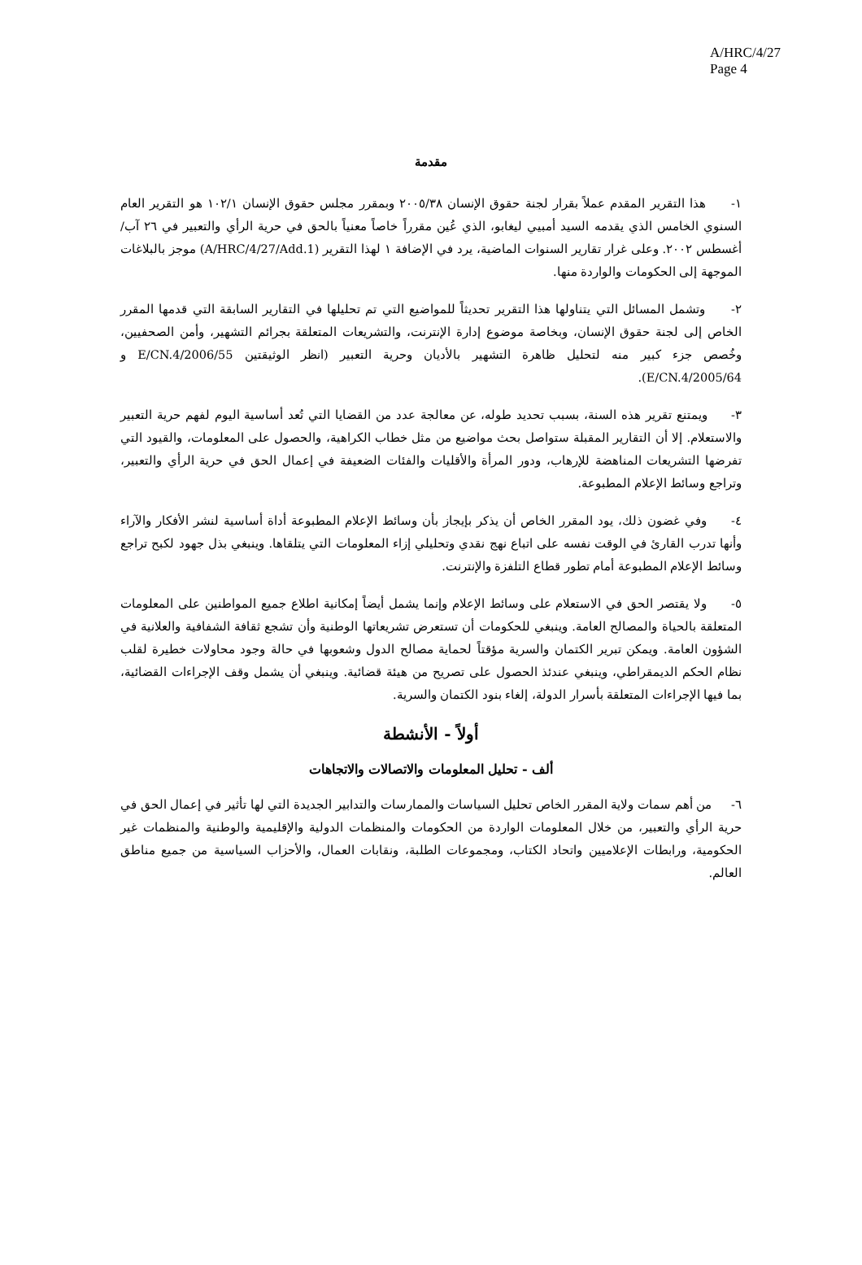A/HRC/4/27
Page 4
مقدمة
١- هذا التقرير المقدم عملاً بقرار لجنة حقوق الإنسان ٢٠٠٥/٣٨ وبمقرر مجلس حقوق الإنسان ١٠٢/١ هو التقرير العام السنوي الخامس الذي يقدمه السيد أمبيي ليغابو، الذي عُين مقرراً خاصاً معنياً بالحق في حرية الرأي والتعبير في ٢٦ آب/أغسطس ٢٠٠٢. وعلى غرار تقارير السنوات الماضية، يرد في الإضافة ١ لهذا التقرير (A/HRC/4/27/Add.1) موجز بالبلاغات الموجهة إلى الحكومات والواردة منها.
٢- وتشمل المسائل التي يتناولها هذا التقرير تحديثاً للمواضيع التي تم تحليلها في التقارير السابقة التي قدمها المقرر الخاص إلى لجنة حقوق الإنسان، وبخاصة موضوع إدارة الإنترنت، والتشريعات المتعلقة بجرائم التشهير، وأمن الصحفيين، وخُصص جزء كبير منه لتحليل ظاهرة التشهير بالأديان وحرية التعبير (انظر الوثيقتين E/CN.4/2006/55 و E/CN.4/2005/64).
٣- ويمتنع تقرير هذه السنة، بسبب تحديد طوله، عن معالجة عدد من القضايا التي تُعد أساسية اليوم لفهم حرية التعبير والاستعلام. إلا أن التقارير المقبلة ستواصل بحث مواضيع من مثل خطاب الكراهية، والحصول على المعلومات، والقيود التي تفرضها التشريعات المناهضة للإرهاب، ودور المرأة والأقليات والفئات الضعيفة في إعمال الحق في حرية الرأي والتعبير، وتراجع وسائط الإعلام المطبوعة.
٤- وفي غضون ذلك، يود المقرر الخاص أن يذكر بإيجاز بأن وسائط الإعلام المطبوعة أداة أساسية لنشر الأفكار والآراء وأنها تدرب القارئ في الوقت نفسه على اتباع نهج نقدي وتحليلي إزاء المعلومات التي يتلقاها. وينبغي بذل جهود لكبح تراجع وسائط الإعلام المطبوعة أمام تطور قطاع التلفزة والإنترنت.
٥- ولا يقتصر الحق في الاستعلام على وسائط الإعلام وإنما يشمل أيضاً إمكانية اطلاع جميع المواطنين على المعلومات المتعلقة بالحياة والمصالح العامة. وينبغي للحكومات أن تستعرض تشريعاتها الوطنية وأن تشجع ثقافة الشفافية والعلانية في الشؤون العامة. ويمكن تبرير الكتمان والسرية مؤقتاً لحماية مصالح الدول وشعوبها في حالة وجود محاولات خطيرة لقلب نظام الحكم الديمقراطي، وينبغي عندئذ الحصول على تصريح من هيئة قضائية. وينبغي أن يشمل وقف الإجراءات القضائية، بما فيها الإجراءات المتعلقة بأسرار الدولة، إلغاء بنود الكتمان والسرية.
أولاً - الأنشطة
ألف - تحليل المعلومات والاتصالات والاتجاهات
٦- من أهم سمات ولاية المقرر الخاص تحليل السياسات والممارسات والتدابير الجديدة التي لها تأثير في إعمال الحق في حرية الرأي والتعبير، من خلال المعلومات الواردة من الحكومات والمنظمات الدولية والإقليمية والوطنية والمنظمات غير الحكومية، ورابطات الإعلاميين واتحاد الكتاب، ومجموعات الطلبة، ونقابات العمال، والأحزاب السياسية من جميع مناطق العالم.